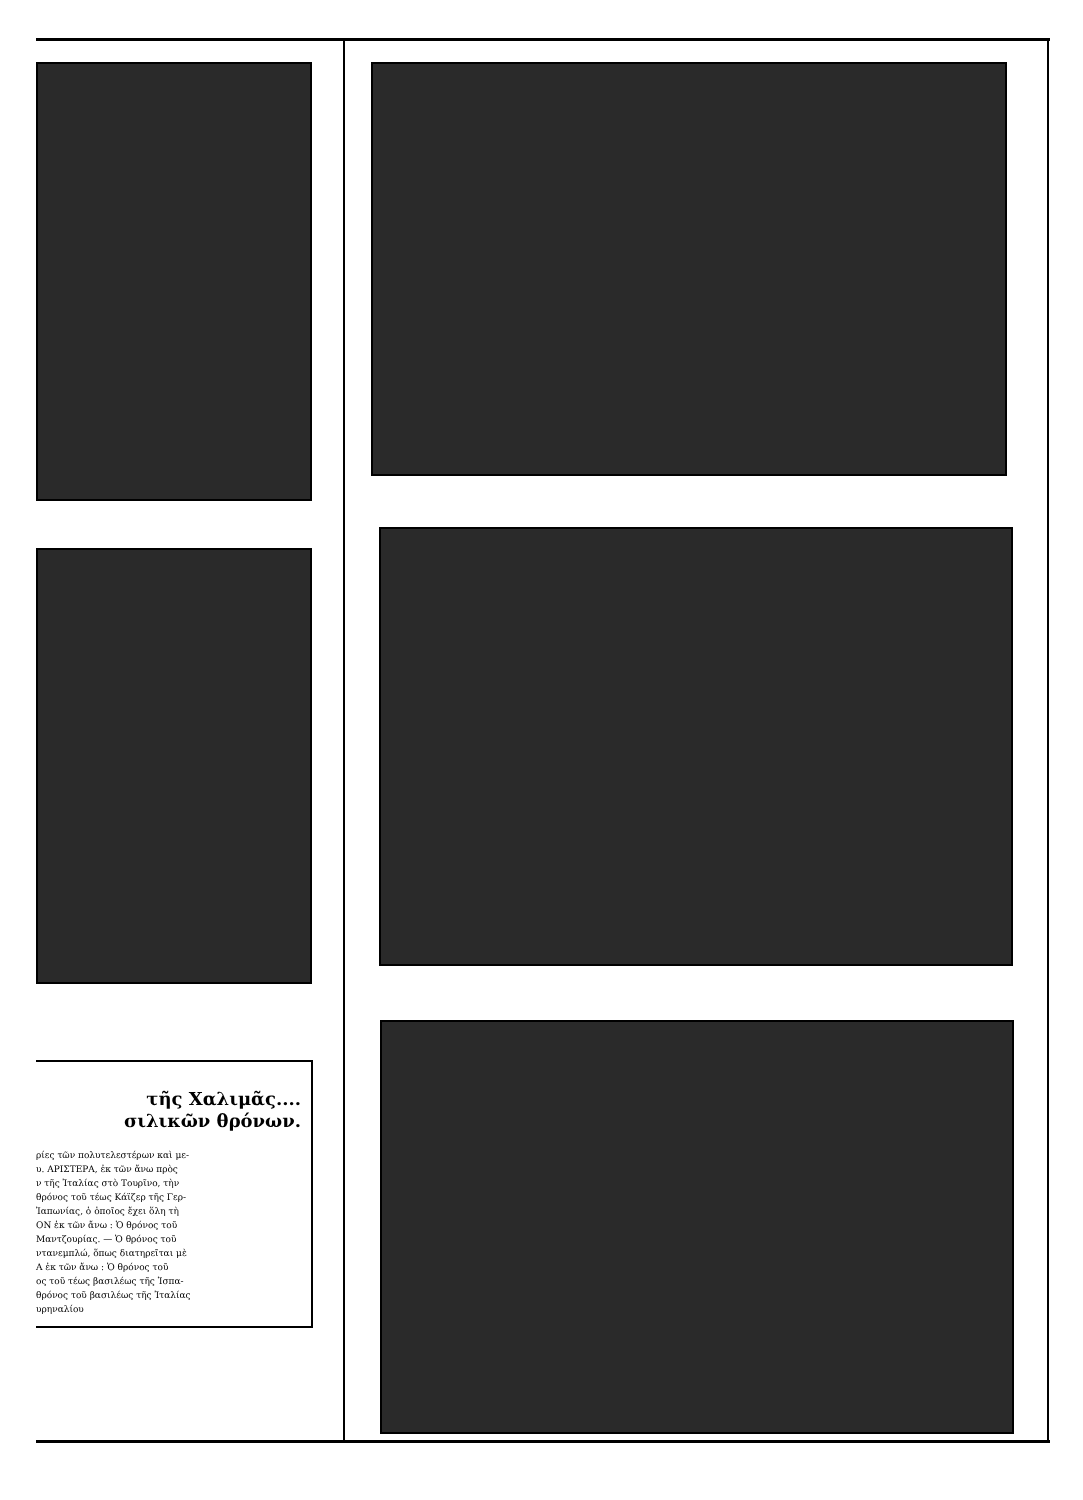τῆς Χαλιμᾶς....
σιλικῶν θρόνων.
ρίες τῶν πολυτελεστέρων καὶ με-
υ. ΑΡΙΣΤΕΡΑ, ἐκ τῶν ἄνω πρὸς
ν τῆς Ἰταλίας στὸ Τουρῖνο, τὴν
θρόνος τοῦ τέως Κάϊζερ τῆς Γερ-
Ἰαπωνίας, ὁ ὁποῖος ἔχει ὅλη τὴ
ΟΝ ἐκ τῶν ἄνω : Ὁ θρόνος τοῦ
Μαντζουρίας. — Ὁ θρόνος τοῦ
ντανεμπλώ, ὅπως διατηρεῖται μὲ
Α ἐκ τῶν ἄνω : Ὁ θρόνος τοῦ
ος τοῦ τέως βασιλέως τῆς Ἰσπα-
θρόνος τοῦ βασιλέως τῆς Ἰταλίας
υρηναλίου